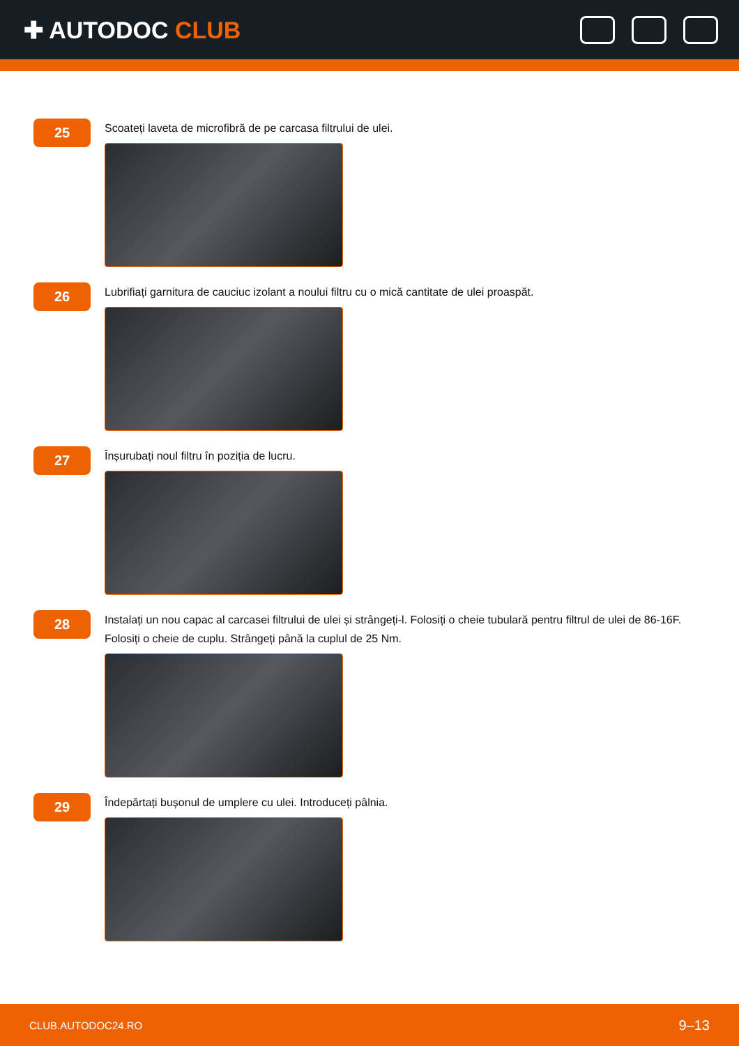✚ AUTODOC CLUB
25
Scoateți laveta de microfibră de pe carcasa filtrului de ulei.
26
Lubrifiați garnitura de cauciuc izolant a noului filtru cu o mică cantitate de ulei proaspăt.
27
Înșurubați noul filtru în poziția de lucru.
28
Instalați un nou capac al carcasei filtrului de ulei și strângeți-l. Folosiți o cheie tubulară pentru filtrul de ulei de 86-16F. Folosiți o cheie de cuplu. Strângeți până la cuplul de 25 Nm.
29
Îndepărtați bușonul de umplere cu ulei. Introduceți pâlnia.
CLUB.AUTODOC24.RO 9–13